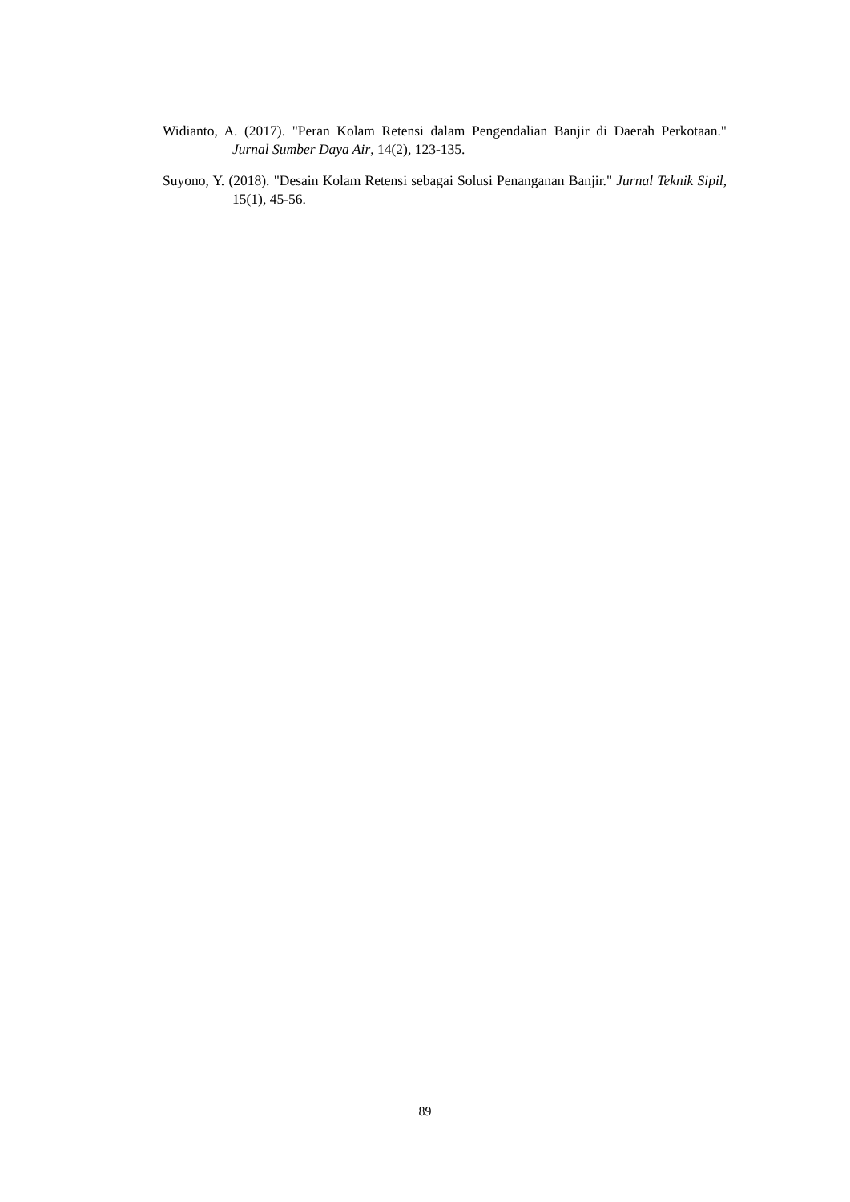Widianto, A. (2017). "Peran Kolam Retensi dalam Pengendalian Banjir di Daerah Perkotaan." Jurnal Sumber Daya Air, 14(2), 123-135.
Suyono, Y. (2018). "Desain Kolam Retensi sebagai Solusi Penanganan Banjir." Jurnal Teknik Sipil, 15(1), 45-56.
89